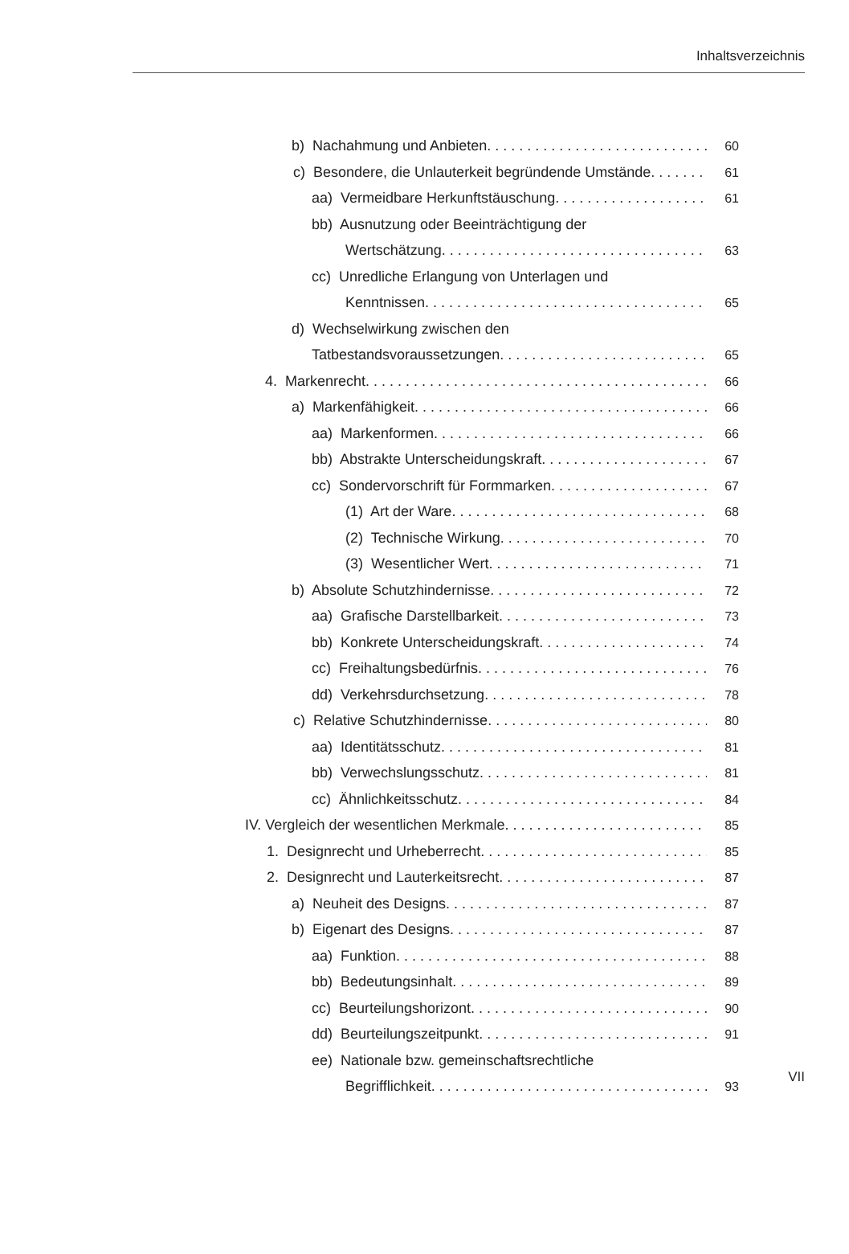Inhaltsverzeichnis
b) Nachahmung und Anbieten 60
c) Besondere, die Unlauterkeit begründende Umstände 61
aa) Vermeidbare Herkunftstäuschung 61
bb) Ausnutzung oder Beeinträchtigung der
Wertschätzung 63
cc) Unredliche Erlangung von Unterlagen und
Kenntnissen 65
d) Wechselwirkung zwischen den
Tatbestandsvoraussetzungen 65
4. Markenrecht 66
a) Markenfähigkeit 66
aa) Markenformen 66
bb) Abstrakte Unterscheidungskraft 67
cc) Sondervorschrift für Formmarken 67
(1) Art der Ware 68
(2) Technische Wirkung 70
(3) Wesentlicher Wert 71
b) Absolute Schutzhindernisse 72
aa) Grafische Darstellbarkeit 73
bb) Konkrete Unterscheidungskraft 74
cc) Freihaltungsbedürfnis 76
dd) Verkehrsdurchsetzung 78
c) Relative Schutzhindernisse 80
aa) Identitätsschutz 81
bb) Verwechslungsschutz 81
cc) Ähnlichkeitsschutz 84
IV. Vergleich der wesentlichen Merkmale 85
1. Designrecht und Urheberrecht 85
2. Designrecht und Lauterkeitsrecht 87
a) Neuheit des Designs 87
b) Eigenart des Designs 87
aa) Funktion 88
bb) Bedeutungsinhalt 89
cc) Beurteilungshorizont 90
dd) Beurteilungszeitpunkt 91
ee) Nationale bzw. gemeinschaftsrechtliche
Begrifflichkeit 93
VII